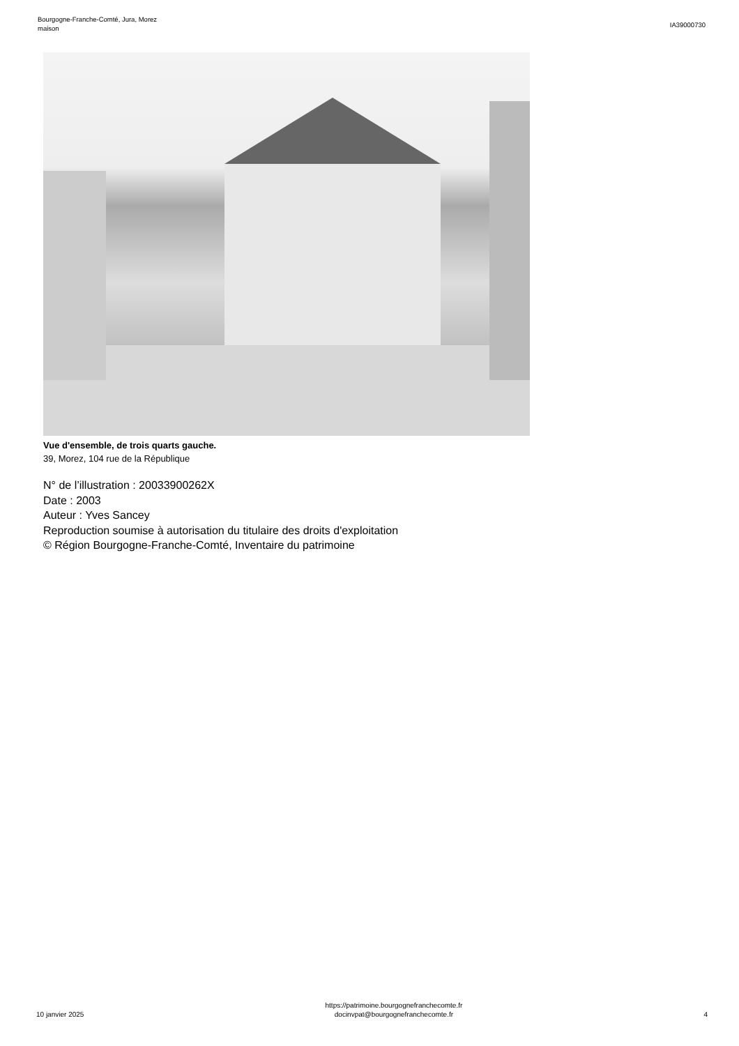Bourgogne-Franche-Comté, Jura, Morez
maison
IA39000730
Vue d'ensemble, de trois quarts gauche.
39, Morez, 104 rue de la République
N° de l’illustration : 20033900262X
Date : 2003
Auteur : Yves Sancey
Reproduction soumise à autorisation du titulaire des droits d'exploitation
© Région Bourgogne-Franche-Comté, Inventaire du patrimoine
10 janvier 2025
https://patrimoine.bourgognefranchecomte.fr
docinvpat@bourgognefranchecomte.fr
4